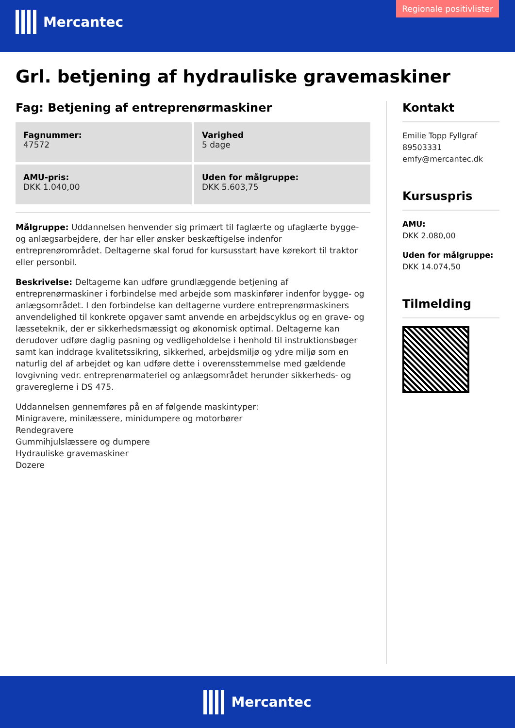Mercantec
Regionale positivlister
Grl. betjening af hydrauliske gravemaskiner
Fag: Betjening af entreprenørmaskiner
Fagnummer:
47572
Varighed
5 dage
AMU-pris:
DKK 1.040,00
Uden for målgruppe:
DKK 5.603,75
Målgruppe: Uddannelsen henvender sig primært til faglærte og ufaglærte bygge- og anlægsarbejdere, der har eller ønsker beskæftigelse indenfor entreprenørområdet. Deltagerne skal forud for kursusstart have kørekort til traktor eller personbil.
Beskrivelse: Deltagerne kan udføre grundlæggende betjening af entreprenørmaskiner i forbindelse med arbejde som maskinfører indenfor bygge- og anlægsområdet. I den forbindelse kan deltagerne vurdere entreprenørmaskiners anvendelighed til konkrete opgaver samt anvende en arbejdscyklus og en grave- og læsseteknik, der er sikkerhedsmæssigt og økonomisk optimal. Deltagerne kan derudover udføre daglig pasning og vedligeholdelse i henhold til instruktionsbøger samt kan inddrage kvalitetssikring, sikkerhed, arbejdsmiljø og ydre miljø som en naturlig del af arbejdet og kan udføre dette i overensstemmelse med gældende lovgivning vedr. entreprenørmateriel og anlægsområdet herunder sikkerheds- og gravereglerne i DS 475.
Uddannelsen gennemføres på en af følgende maskintyper:
Minigravere, minilæssere, minidumpere og motorbører
Rendegravere
Gummihjulslæssere og dumpere
Hydrauliske gravemaskiner
Dozere
Kontakt
Emilie Topp Fyllgraf
89503331
emfy@mercantec.dk
Kursuspris
AMU:
DKK 2.080,00
Uden for målgruppe:
DKK 14.074,50
Tilmelding
Mercantec